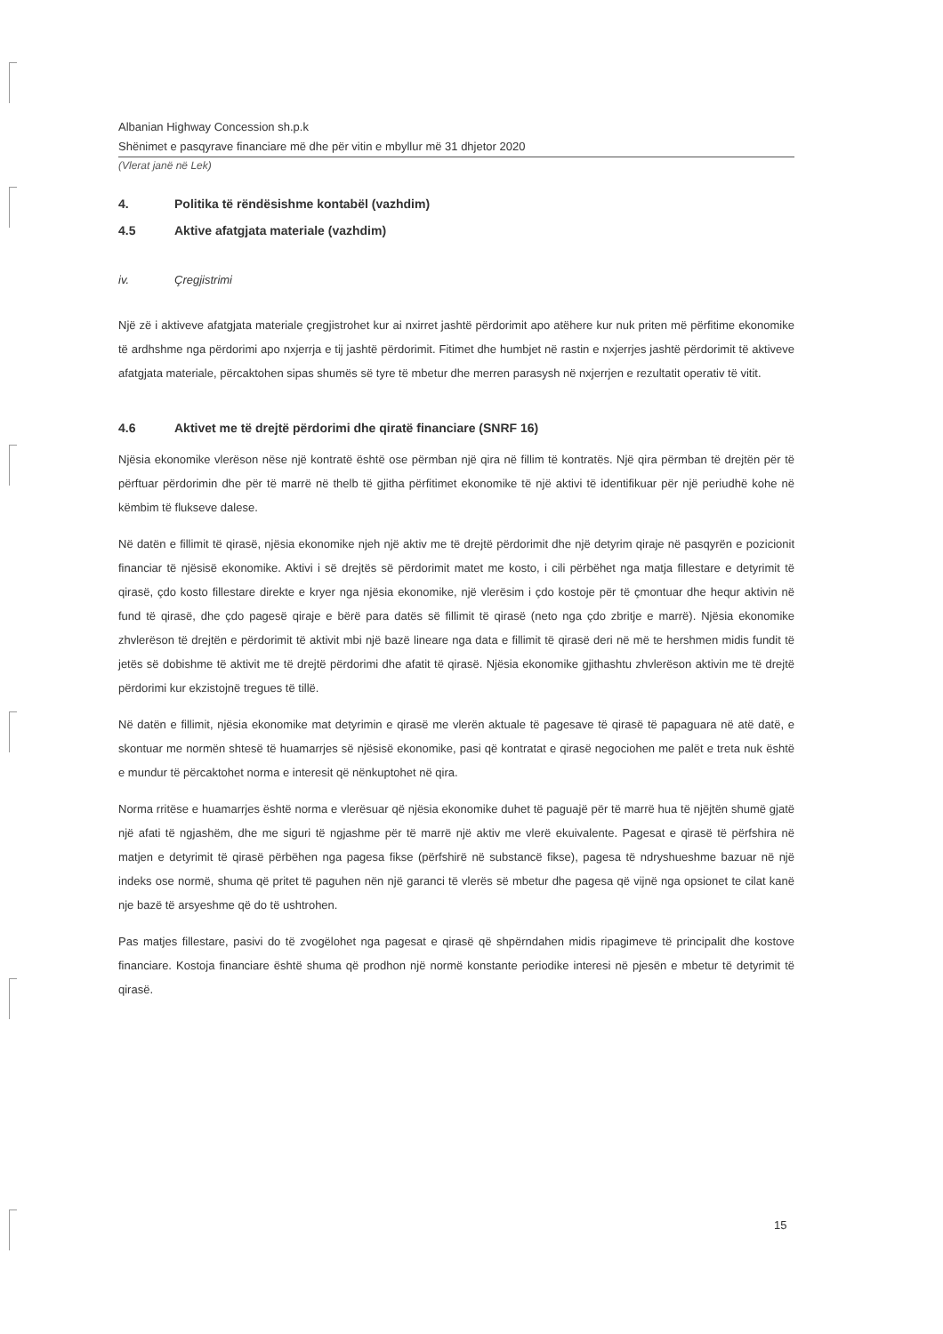Albanian Highway Concession sh.p.k
Shënimet e pasqyrave financiare më dhe për vitin e mbyllur më 31 dhjetor 2020
(Vlerat janë në Lek)
4. Politika të rëndësishme kontabël (vazhdim)
4.5 Aktive afatgjata materiale (vazhdim)
iv. Çregjistrimi
Një zë i aktiveve afatgjata materiale çregjistrohet kur ai nxirret jashtë përdorimit apo atëhere kur nuk priten më përfitime ekonomike të ardhshme nga përdorimi apo nxjerrja e tij jashtë përdorimit. Fitimet dhe humbjet në rastin e nxjerrjes jashtë përdorimit të aktiveve afatgjata materiale, përcaktohen sipas shumës së tyre të mbetur dhe merren parasysh në nxjerrjen e rezultatit operativ të vitit.
4.6 Aktivet me të drejtë përdorimi dhe qiratë financiare (SNRF 16)
Njësia ekonomike vlerëson nëse një kontratë është ose përmban një qira në fillim të kontratës. Një qira përmban të drejtën për të përftuar përdorimin dhe për të marrë në thelb të gjitha përfitimet ekonomike të një aktivi të identifikuar për një periudhë kohe në këmbim të flukseve dalese.
Në datën e fillimit të qirasë, njësia ekonomike njeh një aktiv me të drejtë përdorimit dhe një detyrim qiraje në pasqyrën e pozicionit financiar të njësisë ekonomike. Aktivi i së drejtës së përdorimit matet me kosto, i cili përbëhet nga matja fillestare e detyrimit të qirasë, çdo kosto fillestare direkte e kryer nga njësia ekonomike, një vlerësim i çdo kostoje për të çmontuar dhe hequr aktivin në fund të qirasë, dhe çdo pagesë qiraje e bërë para datës së fillimit të qirasë (neto nga çdo zbritje e marrë). Njësia ekonomike zhvlerëson të drejtën e përdorimit të aktivit mbi një bazë lineare nga data e fillimit të qirasë deri në më te hershmen midis fundit të jetës së dobishme të aktivit me të drejtë përdorimi dhe afatit të qirasë. Njësia ekonomike gjithashtu zhvlerëson aktivin me të drejtë përdorimi kur ekzistojnë tregues të tillë.
Në datën e fillimit, njësia ekonomike mat detyrimin e qirasë me vlerën aktuale të pagesave të qirasë të papaguara në atë datë, e skontuar me normën shtesë të huamarrjes së njësisë ekonomike, pasi që kontratat e qirasë negociohen me palët e treta nuk është e mundur të përcaktohet norma e interesit që nënkuptohet në qira.
Norma rritëse e huamarrjes është norma e vlerësuar që njësia ekonomike duhet të paguajë për të marrë hua të njëjtën shumë gjatë një afati të ngjashëm, dhe me siguri të ngjashme për të marrë një aktiv me vlerë ekuivalente. Pagesat e qirasë të përfshira në matjen e detyrimit të qirasë përbëhen nga pagesa fikse (përfshirë në substancë fikse), pagesa të ndryshueshme bazuar në një indeks ose normë, shuma që pritet të paguhen nën një garanci të vlerës së mbetur dhe pagesa që vijnë nga opsionet te cilat kanë nje bazë të arsyeshme që do të ushtrohen.
Pas matjes fillestare, pasivi do të zvogëlohet nga pagesat e qirasë që shpërndahen midis ripagimeve të principalit dhe kostove financiare. Kostoja financiare është shuma që prodhon një normë konstante periodike interesi në pjesën e mbetur të detyrimit të qirasë.
15